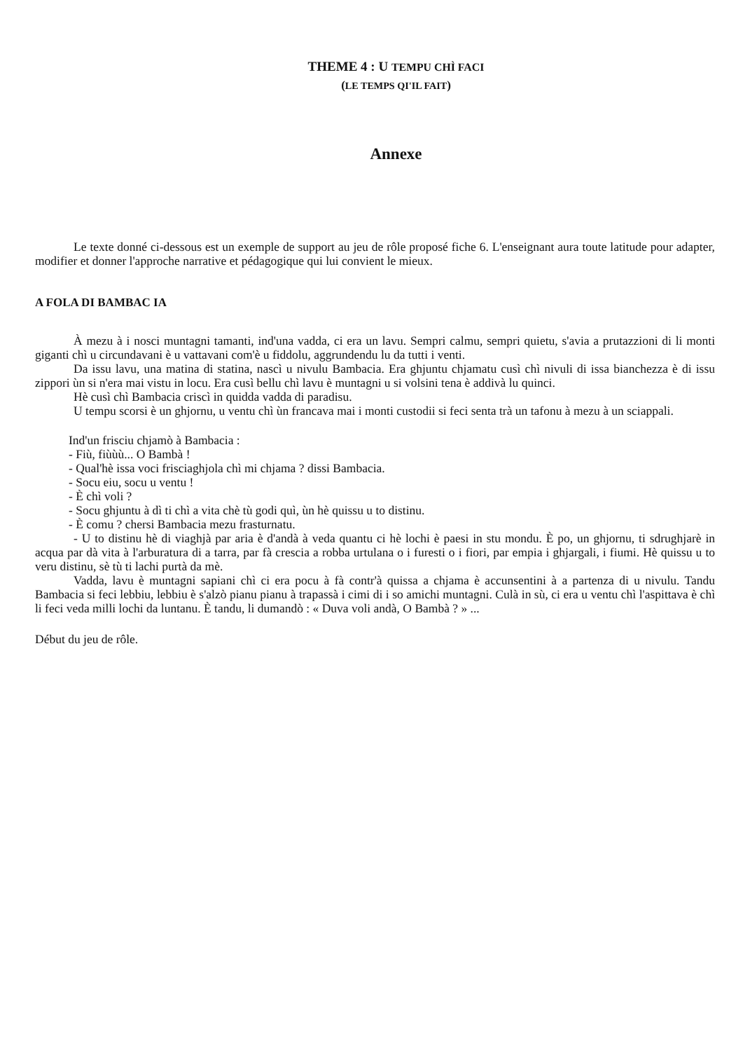THEME 4 : U TEMPU CHÌ FACI
(LE TEMPS QI'IL FAIT)
Annexe
Le texte donné ci-dessous est un exemple de support au jeu de rôle proposé fiche 6. L'enseignant aura toute latitude pour adapter, modifier et donner l'approche narrative et pédagogique qui lui convient le mieux.
A FOLA DI BAMBAC IA
À mezu à i nosci muntagni tamanti, ind'una vadda, ci era un lavu. Sempri calmu, sempri quietu, s'avia a prutazzioni di li monti giganti chì u circundavani è u vattavani com'è u fiddolu, aggrundendu lu da tutti i venti.
Da issu lavu, una matina di statina, nascì u nivulu Bambacia. Era ghjuntu chjamatu cusì chì nivuli di issa bianchezza è di issu zippori ùn si n'era mai vistu in locu. Era cusì bellu chì lavu è muntagni u si volsini tena è addivà lu quinci.
Hè cusì chì Bambacia criscì in quidda vadda di paradisu.
U tempu scorsi è un ghjornu, u ventu chì ùn francava mai i monti custodii si feci senta trà un tafonu à mezu à un sciappali.
Ind'un frisciu chjamò à Bambacia :
- Fiù, fiùùù... O Bambà !
- Qual'hè issa voci frisciaghjola chì mi chjama ? dissi Bambacia.
- Socu eiu, socu u ventu !
- È chì voli ?
- Socu ghjuntu à dì ti chì a vita chè tù godi quì, ùn hè quissu u to distinu.
- È comu ? chersi Bambacia mezu frasturnatu.
- U to distinu hè di viaghjà par aria è d'andà à veda quantu ci hè lochi è paesi in stu mondu. È po, un ghjornu, ti sdrughjarè in acqua par dà vita à l'arburatura di a tarra, par fà crescia a robba urtulana o i furesti o i fiori, par empia i ghjargali, i fiumi. Hè quissu u to veru distinu, sè tù ti lachi purtà da mè.
Vadda, lavu è muntagni sapiani chì ci era pocu à fà contr'à quissa a chjama è accunsentini à a partenza di u nivulu. Tandu Bambacia si feci lebbiu, lebbiu è s'alzò pianu pianu à trapassà i cimi di i so amichi muntagni. Culà in sù, ci era u ventu chì l'aspittava è chì li feci veda milli lochi da luntanu. È tandu, li dumandò : « Duva voli andà, O Bambà ? » ...
Début du jeu de rôle.